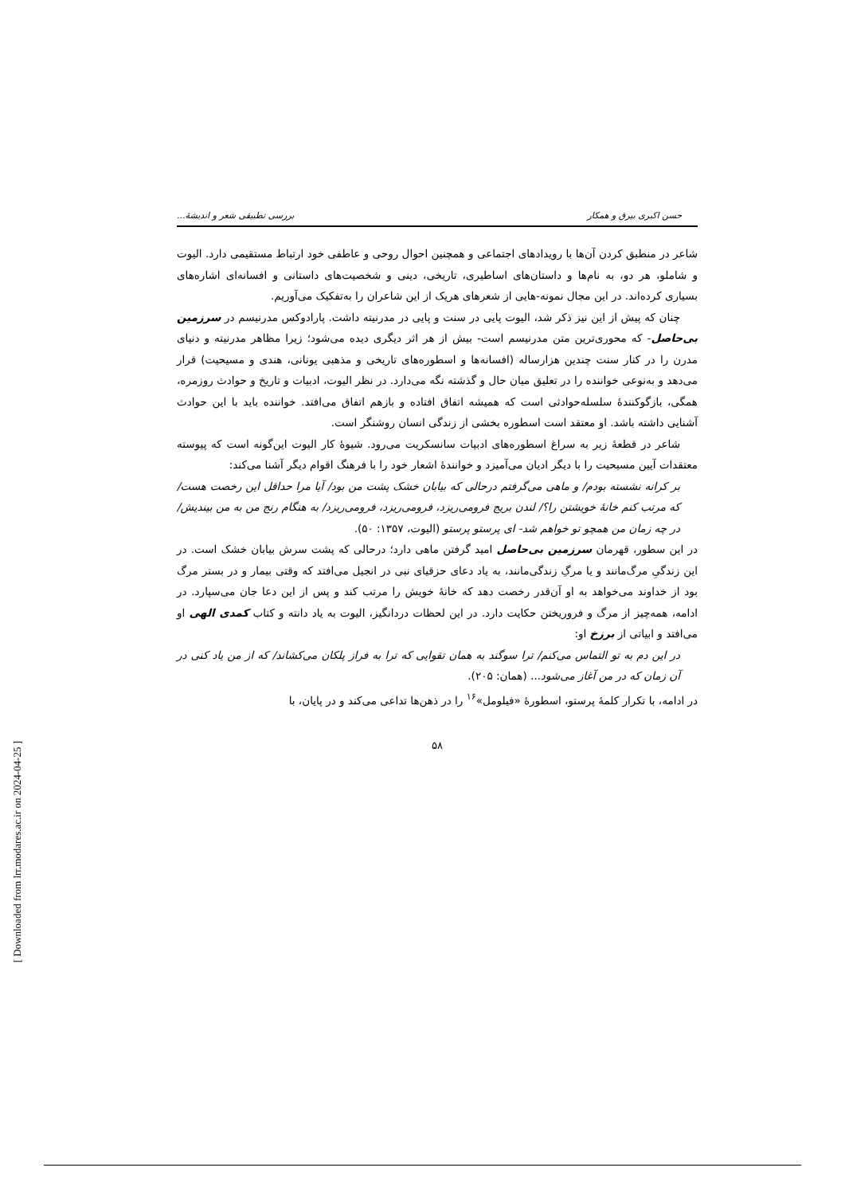حسن اکبری بیرق و همکار بررسی تطبیقی شعر و اندیشهٔ...
شاعر در منطبق کردن آن‌ها با رویدادهای اجتماعی و همچنین احوال روحی و عاطفی خود ارتباط مستقیمی دارد. الیوت و شاملو، هر دو، به نام‌ها و داستان‌های اساطیری، تاریخی، دینی و شخصیت‌های داستانی و افسانه‌ای اشاره‌های بسیاری کرده‌اند. در این مجال نمونه‌-هایی از شعرهای هریک از این شاعران را به‌تفکیک می‌آوریم.
چنان که پیش از این نیز ذکر شد، الیوت پایی در سنت و پایی در مدرنیته داشت. پارادوکس مدرنیسم در سرزمین بی‌حاصل- که محوری‌ترین متن مدرنیسم است- بیش از هر اثر دیگری دیده می‌شود؛ زیرا مظاهر مدرنیته و دنیای مدرن را در کنار سنت چندین هزارساله (افسانه‌ها و اسطوره‌های تاریخی و مذهبی یونانی، هندی و مسیحیت) قرار می‌دهد و به‌نوعی خواننده را در تعلیق میان حال و گذشته نگه می‌دارد. در نظر الیوت، ادبیات و تاریخ و حوادث روزمره، همگی، بازگوکنندهٔ سلسله‌حوادثی است که همیشه اتفاق افتاده و بازهم اتفاق می‌افتد. خواننده باید با این حوادث آشنایی داشته باشد. او معتقد است اسطوره بخشی از زندگی انسان روشنگر است.
شاعر در قطعهٔ زیر به سراغ اسطوره‌های ادبیات سانسکریت می‌رود. شیوهٔ کار الیوت این‌گونه است که پیوسته معتقدات آیین مسیحیت را با دیگر ادیان می‌آمیزد و خوانندهٔ اشعار خود را با فرهنگ اقوام دیگر آشنا می‌کند:
بر کرانه نشسته بودم/ و ماهی می‌گرفتم درحالی که بیابان خشک پشت من بود/ آیا مرا حداقل این رخصت هست/ که مرتب کنم خانهٔ خویشتن را؟/ لندن بریج فرومی‌ریزد، فرومی‌ریزد، فرومی‌ریزد/ به هنگام رنج من به من بیندیش/ در چه زمان من همچو تو خواهم شد- ای پرستو پرستو (الیوت، ۱۳۵۷: ۵۰).
در این سطور، قهرمان سرزمین بی‌حاصل امید گرفتن ماهی دارد؛ درحالی که پشت سرش بیابان خشک است. در این زندگیِ مرگ‌مانند و یا مرگِ زندگی‌مانند، به یاد دعای حزقیای نبی در انجیل می‌افتد که وقتی بیمار و در بستر مرگ بود از خداوند می‌خواهد به او آن‌قدر رخصت دهد که خانهٔ خویش را مرتب کند و پس از این دعا جان می‌سپارد. در ادامه، همه‌چیز از مرگ و فروریختن حکایت دارد. در این لحظات دردانگیز، الیوت به یاد دانته و کتاب کمدی الهی او می‌افتد و ابیاتی از برزخ او:
در این دم به تو التماس می‌کنم/ ترا سوگند به همان تقوایی که ترا به فراز پلکان می‌کشاند/ که از من یاد کنی در آن زمان که در من آغاز می‌شود... (همان: ۲۰۵).
در ادامه، با تکرار کلمهٔ پرستو، اسطورهٔ «فیلومل»<sup>۱۶</sup> را در ذهن‌ها تداعی می‌کند و در پایان، با
۵۸
[ Downloaded from lrr.modares.ac.ir on 2024-04-25 ]